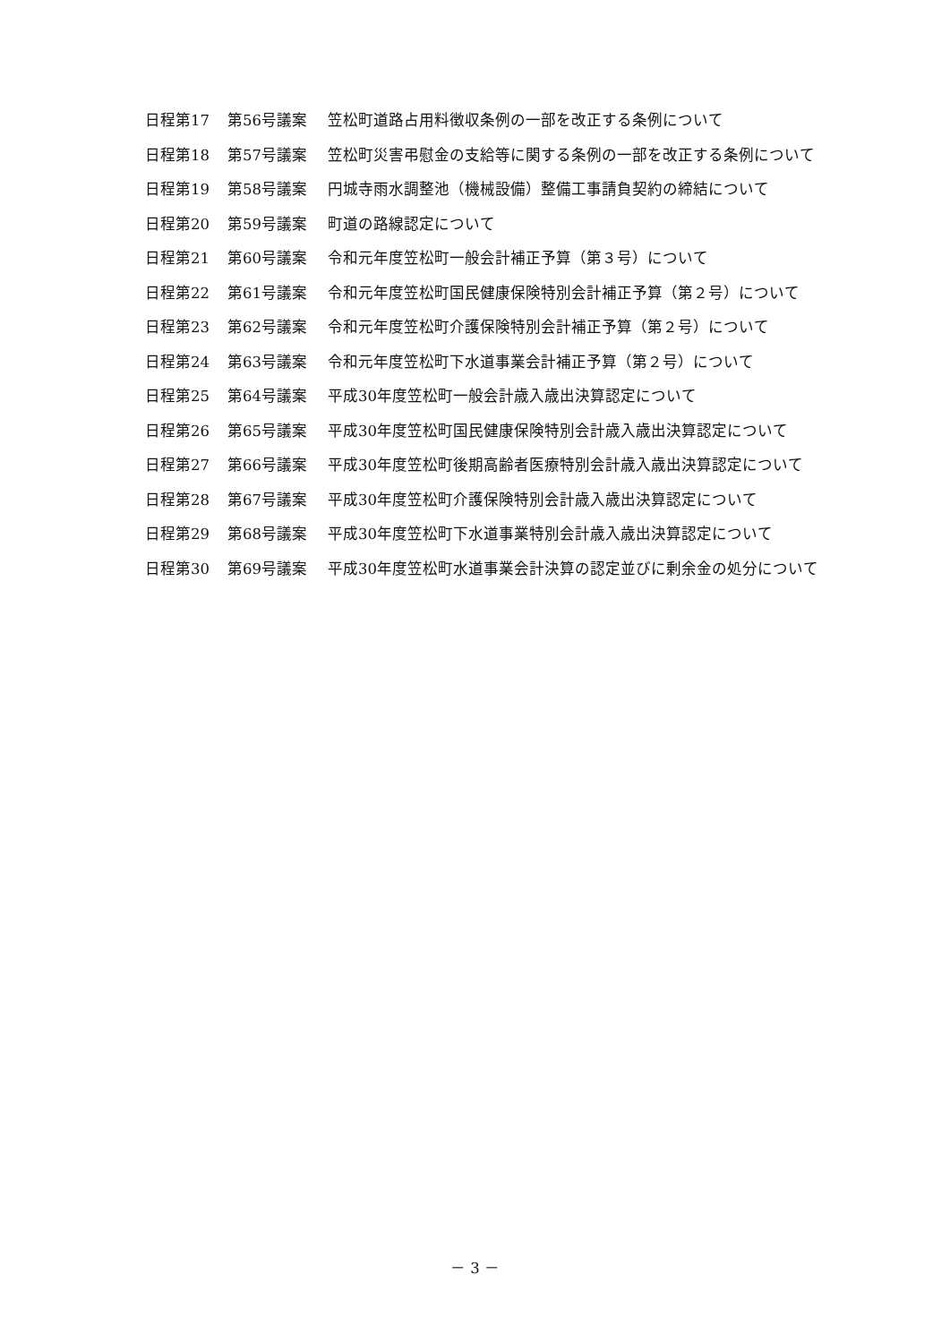日程第17 第56号議案 笠松町道路占用料徴収条例の一部を改正する条例について
日程第18 第57号議案 笠松町災害弔慰金の支給等に関する条例の一部を改正する条例について
日程第19 第58号議案 円城寺雨水調整池（機械設備）整備工事請負契約の締結について
日程第20 第59号議案 町道の路線認定について
日程第21 第60号議案 令和元年度笠松町一般会計補正予算（第３号）について
日程第22 第61号議案 令和元年度笠松町国民健康保険特別会計補正予算（第２号）について
日程第23 第62号議案 令和元年度笠松町介護保険特別会計補正予算（第２号）について
日程第24 第63号議案 令和元年度笠松町下水道事業会計補正予算（第２号）について
日程第25 第64号議案 平成30年度笠松町一般会計歳入歳出決算認定について
日程第26 第65号議案 平成30年度笠松町国民健康保険特別会計歳入歳出決算認定について
日程第27 第66号議案 平成30年度笠松町後期高齢者医療特別会計歳入歳出決算認定について
日程第28 第67号議案 平成30年度笠松町介護保険特別会計歳入歳出決算認定について
日程第29 第68号議案 平成30年度笠松町下水道事業特別会計歳入歳出決算認定について
日程第30 第69号議案 平成30年度笠松町水道事業会計決算の認定並びに剰余金の処分について
－ 3 －